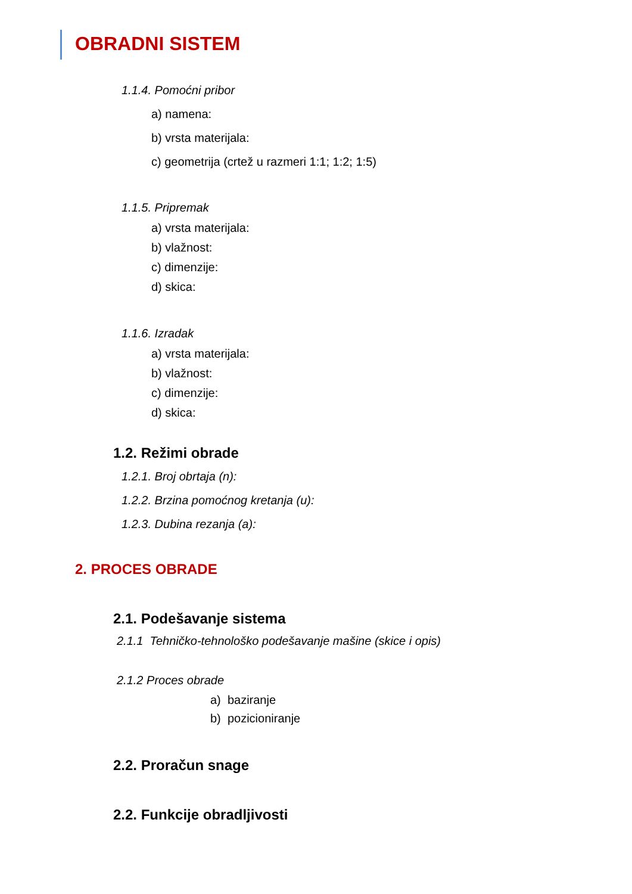OBRADNI SISTEM
1.1.4. Pomoćni pribor
a) namena:
b) vrsta materijala:
c) geometrija (crtež u razmeri 1:1; 1:2; 1:5)
1.1.5. Pripremak
a) vrsta materijala:
b) vlažnost:
c) dimenzije:
d) skica:
1.1.6. Izradak
a) vrsta materijala:
b) vlažnost:
c) dimenzije:
d) skica:
1.2. Režimi obrade
1.2.1. Broj obrtaja (n):
1.2.2. Brzina pomoćnog kretanja (u):
1.2.3. Dubina rezanja (a):
2. PROCES OBRADE
2.1. Podešavanje sistema
2.1.1 Tehničko-tehnološko podešavanje mašine (skice i opis)
2.1.2 Proces obrade
a) baziranje
b) pozicioniranje
2.2. Proračun snage
2.2. Funkcije obradljivosti